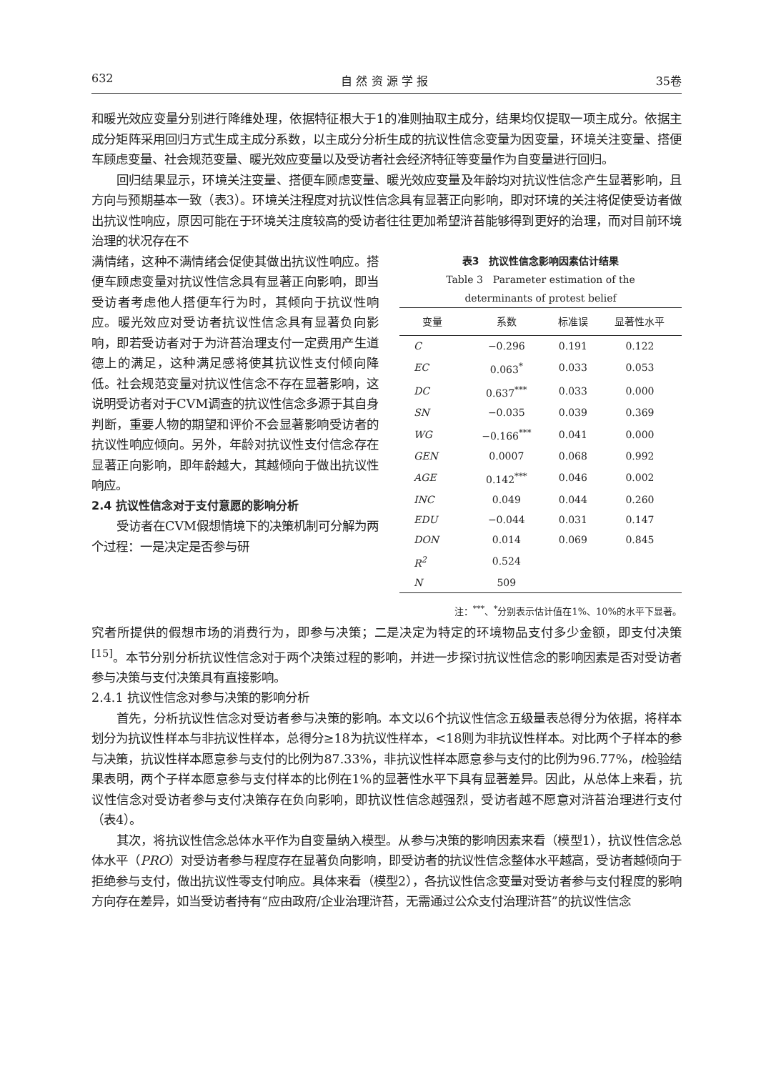632 自 然 资 源 学 报 35卷
和暖光效应变量分别进行降维处理，依据特征根大于1的准则抽取主成分，结果均仅提取一项主成分。依据主成分矩阵采用回归方式生成主成分系数，以主成分分析生成的抗议性信念变量为因变量，环境关注变量、搭便车顾虑变量、社会规范变量、暖光效应变量以及受访者社会经济特征等变量作为自变量进行回归。
回归结果显示，环境关注变量、搭便车顾虑变量、暖光效应变量及年龄均对抗议性信念产生显著影响，且方向与预期基本一致（表3）。环境关注程度对抗议性信念具有显著正向影响，即对环境的关注将促使受访者做出抗议性响应，原因可能在于环境关注度较高的受访者往往更加希望浒苔能够得到更好的治理，而对目前环境治理的状况存在不
满情绪，这种不满情绪会促使其做出抗议性响应。搭便车顾虑变量对抗议性信念具有显著正向影响，即当受访者考虑他人搭便车行为时，其倾向于抗议性响应。暖光效应对受访者抗议性信念具有显著负向影响，即若受访者对于为浒苔治理支付一定费用产生道德上的满足，这种满足感将使其抗议性支付倾向降低。社会规范变量对抗议性信念不存在显著影响，这说明受访者对于CVM调查的抗议性信念多源于其自身判断，重要人物的期望和评价不会显著影响受访者的抗议性响应倾向。另外，年龄对抗议性支付信念存在显著正向影响，即年龄越大，其越倾向于做出抗议性响应。
2.4 抗议性信念对于支付意愿的影响分析
受访者在CVM假想情境下的决策机制可分解为两个过程：一是决定是否参与研
表3　抗议性信念影响因素估计结果
Table 3　Parameter estimation of the
determinants of protest belief
| 变量 | 系数 | 标准误 | 显著性水平 |
| --- | --- | --- | --- |
| C | −0.296 | 0.191 | 0.122 |
| EC | 0.063<sup>*</sup> | 0.033 | 0.053 |
| DC | 0.637<sup>***</sup> | 0.033 | 0.000 |
| SN | −0.035 | 0.039 | 0.369 |
| WG | −0.166<sup>***</sup> | 0.041 | 0.000 |
| GEN | 0.0007 | 0.068 | 0.992 |
| AGE | 0.142<sup>***</sup> | 0.046 | 0.002 |
| INC | 0.049 | 0.044 | 0.260 |
| EDU | −0.044 | 0.031 | 0.147 |
| DON | 0.014 | 0.069 | 0.845 |
| R<sup>2</sup> | 0.524 | | |
| N | 509 | | |
注：<sup>***</sup>、<sup>*</sup>分别表示估计值在1%、10%的水平下显著。
究者所提供的假想市场的消费行为，即参与决策；二是决定为特定的环境物品支付多少金额，即支付决策<sup>[15]</sup>。本节分别分析抗议性信念对于两个决策过程的影响，并进一步探讨抗议性信念的影响因素是否对受访者参与决策与支付决策具有直接影响。
2.4.1 抗议性信念对参与决策的影响分析
首先，分析抗议性信念对受访者参与决策的影响。本文以6个抗议性信念五级量表总得分为依据，将样本划分为抗议性样本与非抗议性样本，总得分≥18为抗议性样本，<18则为非抗议性样本。对比两个子样本的参与决策，抗议性样本愿意参与支付的比例为87.33%，非抗议性样本愿意参与支付的比例为96.77%，t检验结果表明，两个子样本愿意参与支付样本的比例在1%的显著性水平下具有显著差异。因此，从总体上来看，抗议性信念对受访者参与支付决策存在负向影响，即抗议性信念越强烈，受访者越不愿意对浒苔治理进行支付（表4）。
其次，将抗议性信念总体水平作为自变量纳入模型。从参与决策的影响因素来看（模型1），抗议性信念总体水平（PRO）对受访者参与程度存在显著负向影响，即受访者的抗议性信念整体水平越高，受访者越倾向于拒绝参与支付，做出抗议性零支付响应。具体来看（模型2），各抗议性信念变量对受访者参与支付程度的影响方向存在差异，如当受访者持有“应由政府/企业治理浒苔，无需通过公众支付治理浒苔”的抗议性信念